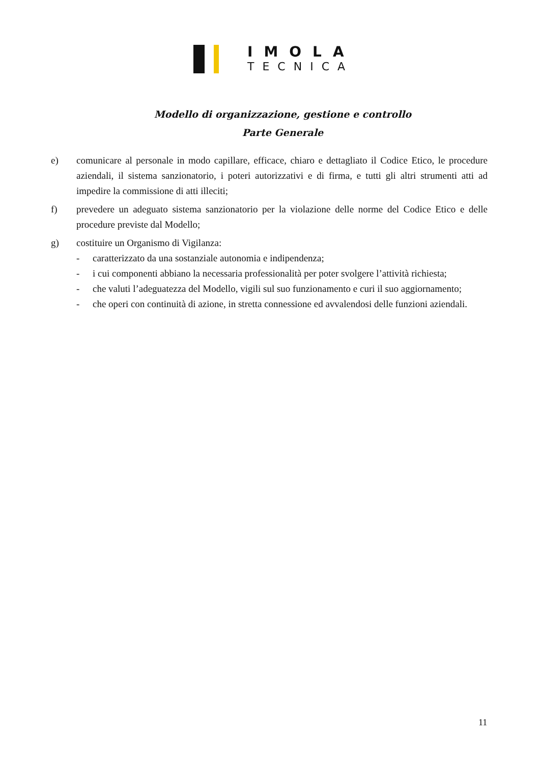IMOLA
TECNICA
Modello di organizzazione, gestione e controllo
Parte Generale
e) comunicare al personale in modo capillare, efficace, chiaro e dettagliato il Codice Etico, le procedure aziendali, il sistema sanzionatorio, i poteri autorizzativi e di firma, e tutti gli altri strumenti atti ad impedire la commissione di atti illeciti;
f) prevedere un adeguato sistema sanzionatorio per la violazione delle norme del Codice Etico e delle procedure previste dal Modello;
g) costituire un Organismo di Vigilanza:
- caratterizzato da una sostanziale autonomia e indipendenza;
- i cui componenti abbiano la necessaria professionalità per poter svolgere l’attività richiesta;
- che valuti l’adeguatezza del Modello, vigili sul suo funzionamento e curi il suo aggiornamento;
- che operi con continuità di azione, in stretta connessione ed avvalendosi delle funzioni aziendali.
11